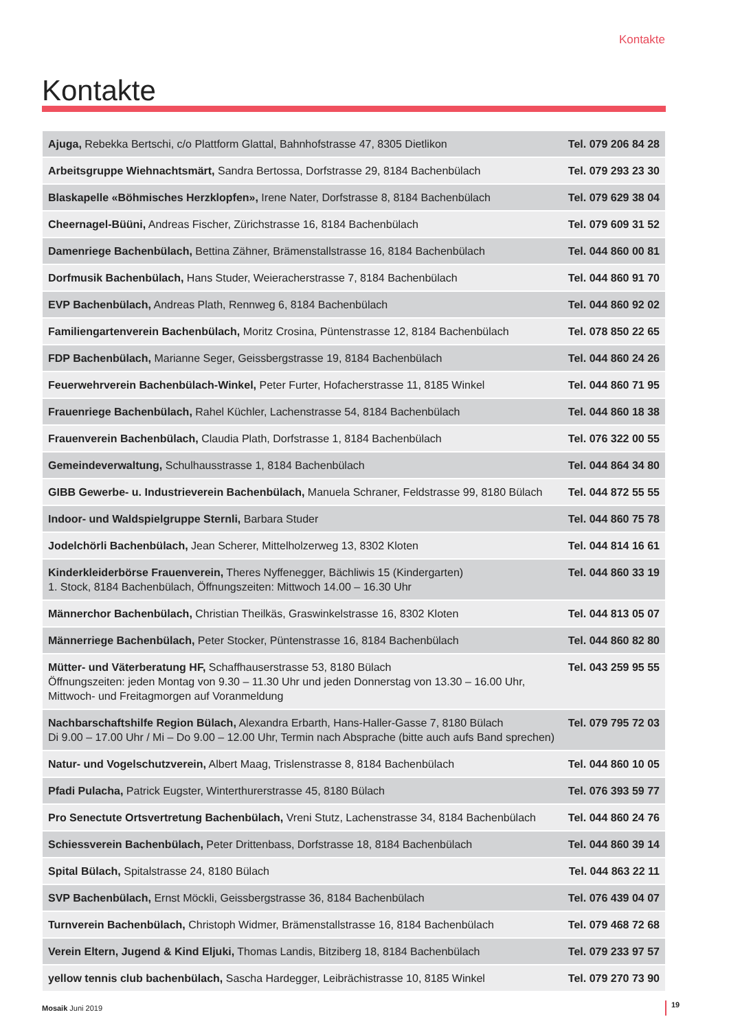Kontakte
Kontakte
| Ajuga, Rebekka Bertschi, c/o Plattform Glattal, Bahnhofstrasse 47, 8305 Dietlikon | Tel. 079 206 84 28 |
| Arbeitsgruppe Wiehnachtsmärt, Sandra Bertossa, Dorfstrasse 29, 8184 Bachenbülach | Tel. 079 293 23 30 |
| Blaskapelle «Böhmisches Herzklopfen», Irene Nater, Dorfstrasse 8, 8184 Bachenbülach | Tel. 079 629 38 04 |
| Cheernagel-Büüni, Andreas Fischer, Zürichstrasse 16, 8184 Bachenbülach | Tel. 079 609 31 52 |
| Damenriege Bachenbülach, Bettina Zähner, Brämenstallstrasse 16, 8184 Bachenbülach | Tel. 044 860 00 81 |
| Dorfmusik Bachenbülach, Hans Studer, Weieracherstrasse 7, 8184 Bachenbülach | Tel. 044 860 91 70 |
| EVP Bachenbülach, Andreas Plath, Rennweg 6, 8184 Bachenbülach | Tel. 044 860 92 02 |
| Familiengartenverein Bachenbülach, Moritz Crosina, Püntenstrasse 12, 8184 Bachenbülach | Tel. 078 850 22 65 |
| FDP Bachenbülach, Marianne Seger, Geissbergstrasse 19, 8184 Bachenbülach | Tel. 044 860 24 26 |
| Feuerwehrverein Bachenbülach-Winkel, Peter Furter, Hofacherstrasse 11, 8185 Winkel | Tel. 044 860 71 95 |
| Frauenriege Bachenbülach, Rahel Küchler, Lachenstrasse 54, 8184 Bachenbülach | Tel. 044 860 18 38 |
| Frauenverein Bachenbülach, Claudia Plath, Dorfstrasse 1, 8184 Bachenbülach | Tel. 076 322 00 55 |
| Gemeindeverwaltung, Schulhausstrasse 1, 8184 Bachenbülach | Tel. 044 864 34 80 |
| GIBB Gewerbe- u. Industrieverein Bachenbülach, Manuela Schraner, Feldstrasse 99, 8180 Bülach | Tel. 044 872 55 55 |
| Indoor- und Waldspielgruppe Sternli, Barbara Studer | Tel. 044 860 75 78 |
| Jodelchörli Bachenbülach, Jean Scherer, Mittelholzerweg 13, 8302 Kloten | Tel. 044 814 16 61 |
| Kinderkleiderbörse Frauenverein, Theres Nyffenegger, Bächliwis 15 (Kindergarten) 1. Stock, 8184 Bachenbülach, Öffnungszeiten: Mittwoch 14.00 – 16.30 Uhr | Tel. 044 860 33 19 |
| Männerchor Bachenbülach, Christian Theilkäs, Graswinkelstrasse 16, 8302 Kloten | Tel. 044 813 05 07 |
| Männerriege Bachenbülach, Peter Stocker, Püntenstrasse 16, 8184 Bachenbülach | Tel. 044 860 82 80 |
| Mütter- und Väterberatung HF, Schaffhauserstrasse 53, 8180 Bülach Öffnungszeiten: jeden Montag von 9.30 – 11.30 Uhr und jeden Donnerstag von 13.30 – 16.00 Uhr, Mittwoch- und Freitagmorgen auf Voranmeldung | Tel. 043 259 95 55 |
| Nachbarschaftshilfe Region Bülach, Alexandra Erbarth, Hans-Haller-Gasse 7, 8180 Bülach Di 9.00 – 17.00 Uhr / Mi – Do 9.00 – 12.00 Uhr, Termin nach Absprache (bitte auch aufs Band sprechen) | Tel. 079 795 72 03 |
| Natur- und Vogelschutzverein, Albert Maag, Trislenstrasse 8, 8184 Bachenbülach | Tel. 044 860 10 05 |
| Pfadi Pulacha, Patrick Eugster, Winterthurerstrasse 45, 8180 Bülach | Tel. 076 393 59 77 |
| Pro Senectute Ortsvertretung Bachenbülach, Vreni Stutz, Lachenstrasse 34, 8184 Bachenbülach | Tel. 044 860 24 76 |
| Schiessverein Bachenbülach, Peter Drittenbass, Dorfstrasse 18, 8184 Bachenbülach | Tel. 044 860 39 14 |
| Spital Bülach, Spitalstrasse 24, 8180 Bülach | Tel. 044 863 22 11 |
| SVP Bachenbülach, Ernst Möckli, Geissbergstrasse 36, 8184 Bachenbülach | Tel. 076 439 04 07 |
| Turnverein Bachenbülach, Christoph Widmer, Brämenstallstrasse 16, 8184 Bachenbülach | Tel. 079 468 72 68 |
| Verein Eltern, Jugend & Kind Eljuki, Thomas Landis, Bitziberg 18, 8184 Bachenbülach | Tel. 079 233 97 57 |
| yellow tennis club bachenbülach, Sascha Hardegger, Leibrächistrasse 10, 8185 Winkel | Tel. 079 270 73 90 |
Mosaik Juni 2019 19